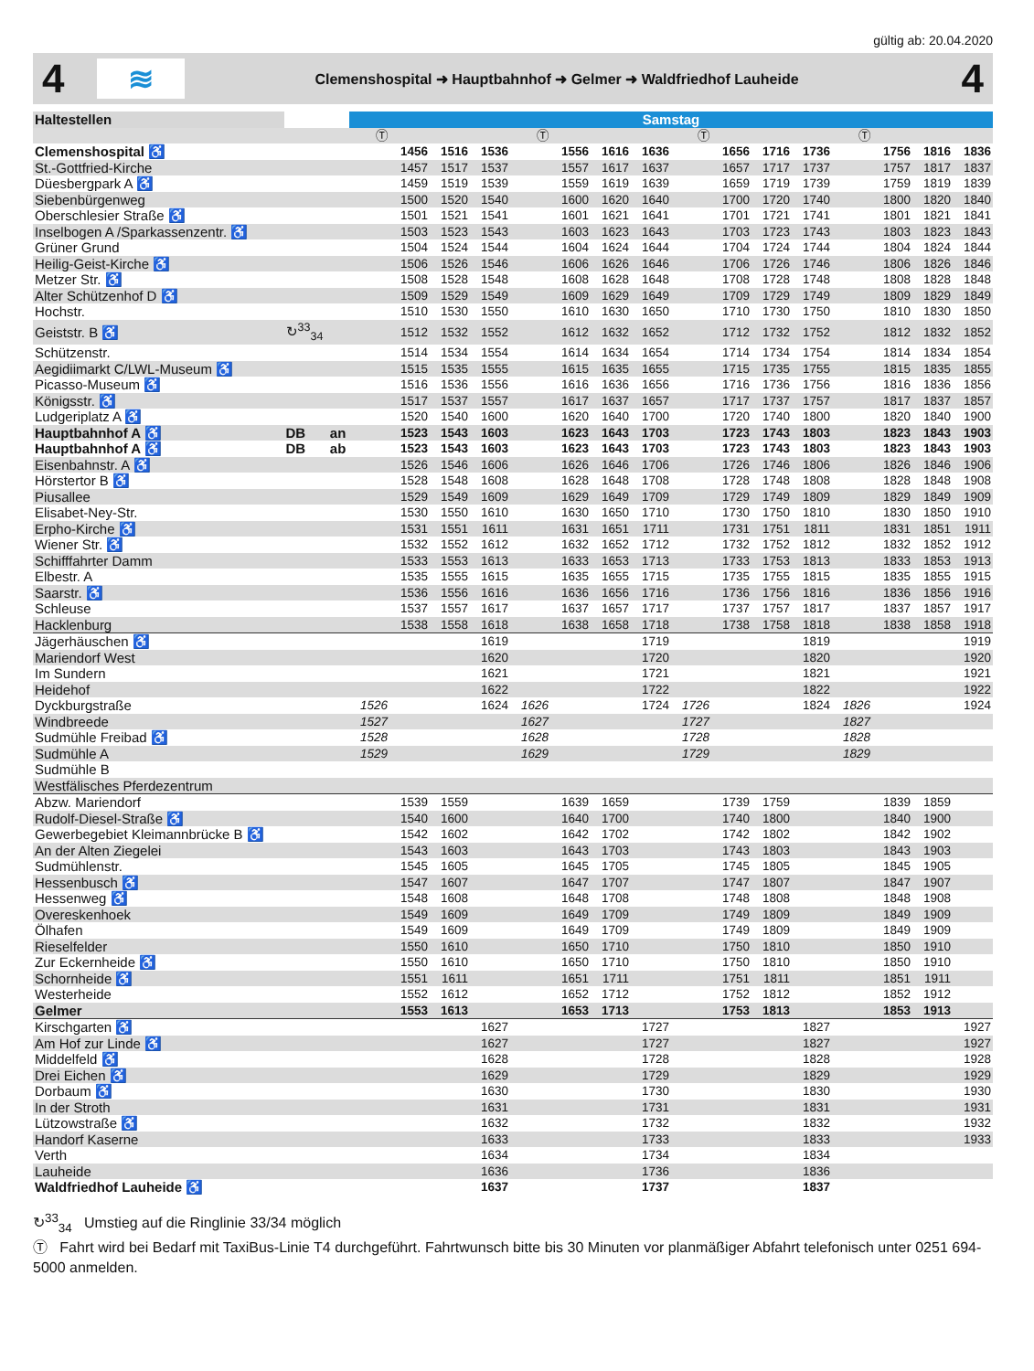gültig ab: 20.04.2020
4
≋
Clemenshospital ➜ Hauptbahnhof ➜ Gelmer ➜ Waldfriedhof Lauheide
4
| Haltestellen | | | Samstag | | | | | | | | | | | | | | | |
| --- | --- | --- | --- | --- | --- | --- | --- | --- | --- | --- | --- | --- | --- | --- | --- | --- | --- | --- |
| | | | Ⓣ | | | | Ⓣ | | | | Ⓣ | | | | Ⓣ | | | |
| Clemenshospital ♿ | | | | 1456 | 1516 | 1536 | | 1556 | 1616 | 1636 | | 1656 | 1716 | 1736 | | 1756 | 1816 | 1836 |
| St.-Gottfried-Kirche | | | | 1457 | 1517 | 1537 | | 1557 | 1617 | 1637 | | 1657 | 1717 | 1737 | | 1757 | 1817 | 1837 |
| Düesbergpark A ♿ | | | | 1459 | 1519 | 1539 | | 1559 | 1619 | 1639 | | 1659 | 1719 | 1739 | | 1759 | 1819 | 1839 |
| Siebenbürgenweg | | | | 1500 | 1520 | 1540 | | 1600 | 1620 | 1640 | | 1700 | 1720 | 1740 | | 1800 | 1820 | 1840 |
| Oberschlesier Straße ♿ | | | | 1501 | 1521 | 1541 | | 1601 | 1621 | 1641 | | 1701 | 1721 | 1741 | | 1801 | 1821 | 1841 |
| Inselbogen A /Sparkassenzentr. ♿ | | | | 1503 | 1523 | 1543 | | 1603 | 1623 | 1643 | | 1703 | 1723 | 1743 | | 1803 | 1823 | 1843 |
| Grüner Grund | | | | 1504 | 1524 | 1544 | | 1604 | 1624 | 1644 | | 1704 | 1724 | 1744 | | 1804 | 1824 | 1844 |
| Heilig-Geist-Kirche ♿ | | | | 1506 | 1526 | 1546 | | 1606 | 1626 | 1646 | | 1706 | 1726 | 1746 | | 1806 | 1826 | 1846 |
| Metzer Str. ♿ | | | | 1508 | 1528 | 1548 | | 1608 | 1628 | 1648 | | 1708 | 1728 | 1748 | | 1808 | 1828 | 1848 |
| Alter Schützenhof D ♿ | | | | 1509 | 1529 | 1549 | | 1609 | 1629 | 1649 | | 1709 | 1729 | 1749 | | 1809 | 1829 | 1849 |
| Hochstr. | | | | 1510 | 1530 | 1550 | | 1610 | 1630 | 1650 | | 1710 | 1730 | 1750 | | 1810 | 1830 | 1850 |
| Geiststr. B ♿ | ↻<sup>33</sup><sub>34</sub> | | | 1512 | 1532 | 1552 | | 1612 | 1632 | 1652 | | 1712 | 1732 | 1752 | | 1812 | 1832 | 1852 |
| Schützenstr. | | | | 1514 | 1534 | 1554 | | 1614 | 1634 | 1654 | | 1714 | 1734 | 1754 | | 1814 | 1834 | 1854 |
| Aegidiimarkt C/LWL-Museum ♿ | | | | 1515 | 1535 | 1555 | | 1615 | 1635 | 1655 | | 1715 | 1735 | 1755 | | 1815 | 1835 | 1855 |
| Picasso-Museum ♿ | | | | 1516 | 1536 | 1556 | | 1616 | 1636 | 1656 | | 1716 | 1736 | 1756 | | 1816 | 1836 | 1856 |
| Königsstr. ♿ | | | | 1517 | 1537 | 1557 | | 1617 | 1637 | 1657 | | 1717 | 1737 | 1757 | | 1817 | 1837 | 1857 |
| Ludgeriplatz A ♿ | | | | 1520 | 1540 | 1600 | | 1620 | 1640 | 1700 | | 1720 | 1740 | 1800 | | 1820 | 1840 | 1900 |
| Hauptbahnhof A ♿ | DB | an | | 1523 | 1543 | 1603 | | 1623 | 1643 | 1703 | | 1723 | 1743 | 1803 | | 1823 | 1843 | 1903 |
| Hauptbahnhof A ♿ | DB | ab | | 1523 | 1543 | 1603 | | 1623 | 1643 | 1703 | | 1723 | 1743 | 1803 | | 1823 | 1843 | 1903 |
| Eisenbahnstr. A ♿ | | | | 1526 | 1546 | 1606 | | 1626 | 1646 | 1706 | | 1726 | 1746 | 1806 | | 1826 | 1846 | 1906 |
| Hörstertor B ♿ | | | | 1528 | 1548 | 1608 | | 1628 | 1648 | 1708 | | 1728 | 1748 | 1808 | | 1828 | 1848 | 1908 |
| Piusallee | | | | 1529 | 1549 | 1609 | | 1629 | 1649 | 1709 | | 1729 | 1749 | 1809 | | 1829 | 1849 | 1909 |
| Elisabet-Ney-Str. | | | | 1530 | 1550 | 1610 | | 1630 | 1650 | 1710 | | 1730 | 1750 | 1810 | | 1830 | 1850 | 1910 |
| Erpho-Kirche ♿ | | | | 1531 | 1551 | 1611 | | 1631 | 1651 | 1711 | | 1731 | 1751 | 1811 | | 1831 | 1851 | 1911 |
| Wiener Str. ♿ | | | | 1532 | 1552 | 1612 | | 1632 | 1652 | 1712 | | 1732 | 1752 | 1812 | | 1832 | 1852 | 1912 |
| Schifffahrter Damm | | | | 1533 | 1553 | 1613 | | 1633 | 1653 | 1713 | | 1733 | 1753 | 1813 | | 1833 | 1853 | 1913 |
| Elbestr. A | | | | 1535 | 1555 | 1615 | | 1635 | 1655 | 1715 | | 1735 | 1755 | 1815 | | 1835 | 1855 | 1915 |
| Saarstr. ♿ | | | | 1536 | 1556 | 1616 | | 1636 | 1656 | 1716 | | 1736 | 1756 | 1816 | | 1836 | 1856 | 1916 |
| Schleuse | | | | 1537 | 1557 | 1617 | | 1637 | 1657 | 1717 | | 1737 | 1757 | 1817 | | 1837 | 1857 | 1917 |
| Hacklenburg | | | | 1538 | 1558 | 1618 | | 1638 | 1658 | 1718 | | 1738 | 1758 | 1818 | | 1838 | 1858 | 1918 |
| Jägerhäuschen ♿ | | | | | | 1619 | | | | 1719 | | | | 1819 | | | | 1919 |
| Mariendorf West | | | | | | 1620 | | | | 1720 | | | | 1820 | | | | 1920 |
| Im Sundern | | | | | | 1621 | | | | 1721 | | | | 1821 | | | | 1921 |
| Heidehof | | | | | | 1622 | | | | 1722 | | | | 1822 | | | | 1922 |
| Dyckburgstraße | | | 1526 | | | 1624 | 1626 | | | 1724 | 1726 | | | 1824 | 1826 | | | 1924 |
| Windbreede | | | 1527 | | | | 1627 | | | | 1727 | | | | 1827 | | | |
| Sudmühle Freibad ♿ | | | 1528 | | | | 1628 | | | | 1728 | | | | 1828 | | | |
| Sudmühle A | | | 1529 | | | | 1629 | | | | 1729 | | | | 1829 | | | |
| Sudmühle B | | | | | | | | | | | | | | | | | | |
| Westfälisches Pferdezentrum | | | | | | | | | | | | | | | | | | |
| Abzw. Mariendorf | | | | 1539 | 1559 | | | 1639 | 1659 | | | 1739 | 1759 | | | 1839 | 1859 | |
| Rudolf-Diesel-Straße ♿ | | | | 1540 | 1600 | | | 1640 | 1700 | | | 1740 | 1800 | | | 1840 | 1900 | |
| Gewerbegebiet Kleimannbrücke B ♿ | | | | 1542 | 1602 | | | 1642 | 1702 | | | 1742 | 1802 | | | 1842 | 1902 | |
| An der Alten Ziegelei | | | | 1543 | 1603 | | | 1643 | 1703 | | | 1743 | 1803 | | | 1843 | 1903 | |
| Sudmühlenstr. | | | | 1545 | 1605 | | | 1645 | 1705 | | | 1745 | 1805 | | | 1845 | 1905 | |
| Hessenbusch ♿ | | | | 1547 | 1607 | | | 1647 | 1707 | | | 1747 | 1807 | | | 1847 | 1907 | |
| Hessenweg ♿ | | | | 1548 | 1608 | | | 1648 | 1708 | | | 1748 | 1808 | | | 1848 | 1908 | |
| Overeskenhoek | | | | 1549 | 1609 | | | 1649 | 1709 | | | 1749 | 1809 | | | 1849 | 1909 | |
| Ölhafen | | | | 1549 | 1609 | | | 1649 | 1709 | | | 1749 | 1809 | | | 1849 | 1909 | |
| Rieselfelder | | | | 1550 | 1610 | | | 1650 | 1710 | | | 1750 | 1810 | | | 1850 | 1910 | |
| Zur Eckernheide ♿ | | | | 1550 | 1610 | | | 1650 | 1710 | | | 1750 | 1810 | | | 1850 | 1910 | |
| Schornheide ♿ | | | | 1551 | 1611 | | | 1651 | 1711 | | | 1751 | 1811 | | | 1851 | 1911 | |
| Westerheide | | | | 1552 | 1612 | | | 1652 | 1712 | | | 1752 | 1812 | | | 1852 | 1912 | |
| Gelmer | | | | 1553 | 1613 | | | 1653 | 1713 | | | 1753 | 1813 | | | 1853 | 1913 | |
| Kirschgarten ♿ | | | | | | 1627 | | | | 1727 | | | | 1827 | | | | 1927 |
| Am Hof zur Linde ♿ | | | | | | 1627 | | | | 1727 | | | | 1827 | | | | 1927 |
| Middelfeld ♿ | | | | | | 1628 | | | | 1728 | | | | 1828 | | | | 1928 |
| Drei Eichen ♿ | | | | | | 1629 | | | | 1729 | | | | 1829 | | | | 1929 |
| Dorbaum ♿ | | | | | | 1630 | | | | 1730 | | | | 1830 | | | | 1930 |
| In der Stroth | | | | | | 1631 | | | | 1731 | | | | 1831 | | | | 1931 |
| Lützowstraße ♿ | | | | | | 1632 | | | | 1732 | | | | 1832 | | | | 1932 |
| Handorf Kaserne | | | | | | 1633 | | | | 1733 | | | | 1833 | | | | 1933 |
| Verth | | | | | | 1634 | | | | 1734 | | | | 1834 | | | | |
| Lauheide | | | | | | 1636 | | | | 1736 | | | | 1836 | | | | |
| Waldfriedhof Lauheide ♿ | | | | | | 1637 | | | | 1737 | | | | 1837 | | | | |
↻<sup>33</sup><sub>34</sub> Umstieg auf die Ringlinie 33/34 möglich
Ⓣ Fahrt wird bei Bedarf mit TaxiBus-Linie T4 durchgeführt. Fahrtwunsch bitte bis 30 Minuten vor planmäßiger Abfahrt telefonisch unter 0251 694-5000 anmelden.